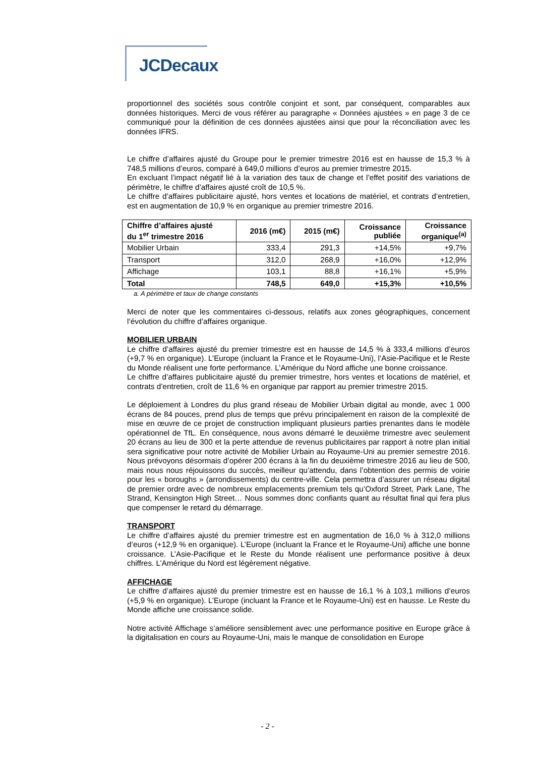JCDecaux
proportionnel des sociétés sous contrôle conjoint et sont, par conséquent, comparables aux données historiques. Merci de vous référer au paragraphe « Données ajustées » en page 3 de ce communiqué pour la définition de ces données ajustées ainsi que pour la réconciliation avec les données IFRS.
Le chiffre d’affaires ajusté du Groupe pour le premier trimestre 2016 est en hausse de 15,3 % à 748,5 millions d’euros, comparé à 649,0 millions d’euros au premier trimestre 2015.
En excluant l’impact négatif lié à la variation des taux de change et l’effet positif des variations de périmètre, le chiffre d’affaires ajusté croît de 10,5 %.
Le chiffre d’affaires publicitaire ajusté, hors ventes et locations de matériel, et contrats d’entretien, est en augmentation de 10,9 % en organique au premier trimestre 2016.
| Chiffre d’affaires ajusté du 1<sup>er</sup> trimestre 2016 | 2016 (m€) | 2015 (m€) | Croissance publiée | Croissance organique<sup>(a)</sup> |
| --- | --- | --- | --- | --- |
| Mobilier Urbain | 333,4 | 291,3 | +14,5% | +9,7% |
| Transport | 312,0 | 268,9 | +16,0% | +12,9% |
| Affichage | 103,1 | 88,8 | +16,1% | +5,9% |
| Total | 748,5 | 649,0 | +15,3% | +10,5% |
a. A périmètre et taux de change constants
Merci de noter que les commentaires ci-dessous, relatifs aux zones géographiques, concernent l’évolution du chiffre d’affaires organique.
MOBILIER URBAIN
Le chiffre d’affaires ajusté du premier trimestre est en hausse de 14,5 % à 333,4 millions d’euros (+9,7 % en organique). L’Europe (incluant la France et le Royaume-Uni), l’Asie-Pacifique et le Reste du Monde réalisent une forte performance. L’Amérique du Nord affiche une bonne croissance.
Le chiffre d’affaires publicitaire ajusté du premier trimestre, hors ventes et locations de matériel, et contrats d’entretien, croît de 11,6 % en organique par rapport au premier trimestre 2015.
Le déploiement à Londres du plus grand réseau de Mobilier Urbain digital au monde, avec 1 000 écrans de 84 pouces, prend plus de temps que prévu principalement en raison de la complexité de mise en œuvre de ce projet de construction impliquant plusieurs parties prenantes dans le modèle opérationnel de TfL. En conséquence, nous avons démarré le deuxième trimestre avec seulement 20 écrans au lieu de 300 et la perte attendue de revenus publicitaires par rapport à notre plan initial sera significative pour notre activité de Mobilier Urbain au Royaume-Uni au premier semestre 2016. Nous prévoyons désormais d’opérer 200 écrans à la fin du deuxième trimestre 2016 au lieu de 500, mais nous nous réjouissons du succès, meilleur qu’attendu, dans l’obtention des permis de voirie pour les « boroughs » (arrondissements) du centre-ville. Cela permettra d’assurer un réseau digital de premier ordre avec de nombreux emplacements premium tels qu’Oxford Street, Park Lane, The Strand, Kensington High Street… Nous sommes donc confiants quant au résultat final qui fera plus que compenser le retard du démarrage.
TRANSPORT
Le chiffre d’affaires ajusté du premier trimestre est en augmentation de 16,0 % à 312,0 millions d’euros (+12,9 % en organique). L’Europe (incluant la France et le Royaume-Uni) affiche une bonne croissance. L’Asie-Pacifique et le Reste du Monde réalisent une performance positive à deux chiffres. L’Amérique du Nord est légèrement négative.
AFFICHAGE
Le chiffre d’affaires ajusté du premier trimestre est en hausse de 16,1 % à 103,1 millions d’euros (+5,9 % en organique). L’Europe (incluant la France et le Royaume-Uni) est en hausse. Le Reste du Monde affiche une croissance solide.
Notre activité Affichage s’améliore sensiblement avec une performance positive en Europe grâce à la digitalisation en cours au Royaume-Uni, mais le manque de consolidation en Europe
- 2 -